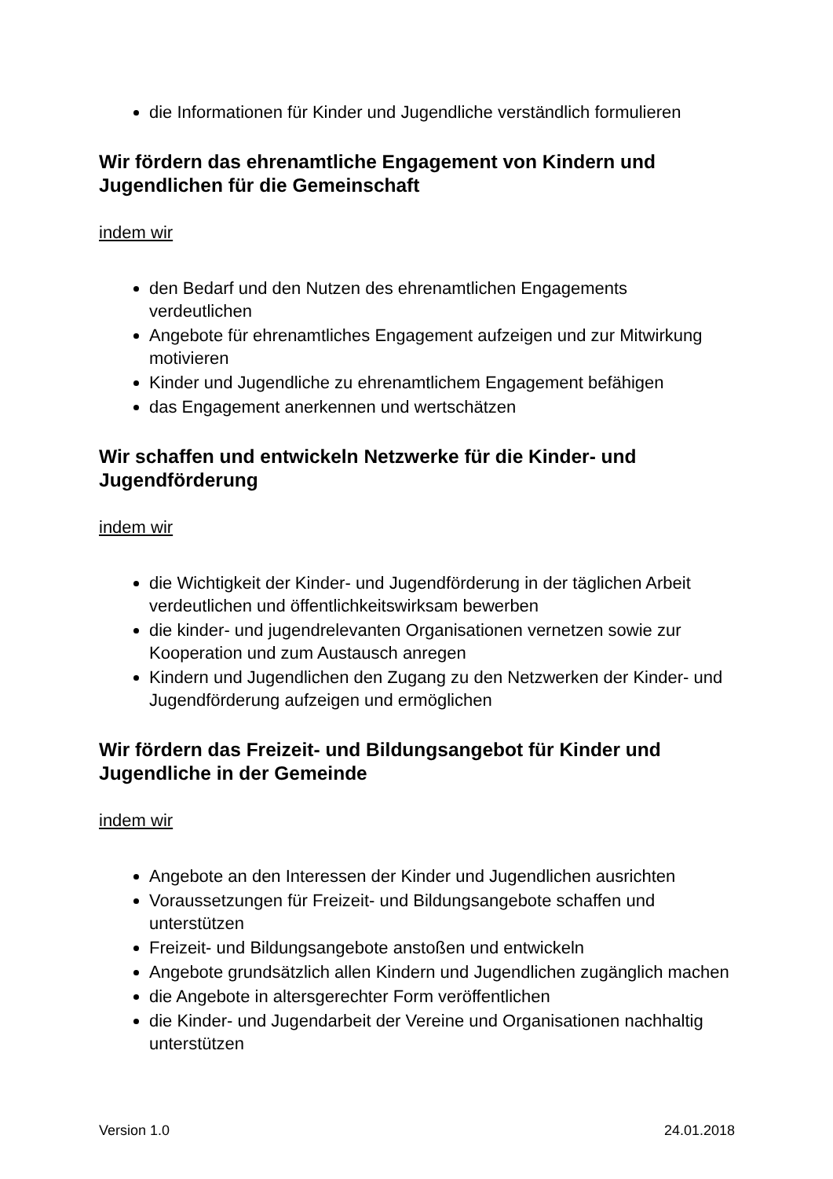die Informationen für Kinder und Jugendliche verständlich formulieren
Wir fördern das ehrenamtliche Engagement von Kindern und Jugendlichen für die Gemeinschaft
indem wir
den Bedarf und den Nutzen des ehrenamtlichen Engagements verdeutlichen
Angebote für ehrenamtliches Engagement aufzeigen und zur Mitwirkung motivieren
Kinder und Jugendliche zu ehrenamtlichem Engagement befähigen
das Engagement anerkennen und wertschätzen
Wir schaffen und entwickeln Netzwerke für die Kinder- und Jugendförderung
indem wir
die Wichtigkeit der Kinder- und Jugendförderung in der täglichen Arbeit verdeutlichen und öffentlichkeitswirksam bewerben
die kinder- und jugendrelevanten Organisationen vernetzen sowie zur Kooperation und zum Austausch anregen
Kindern und Jugendlichen den Zugang zu den Netzwerken der Kinder- und Jugendförderung aufzeigen und ermöglichen
Wir fördern das Freizeit- und Bildungsangebot für Kinder und Jugendliche in der Gemeinde
indem wir
Angebote an den Interessen der Kinder und Jugendlichen ausrichten
Voraussetzungen für Freizeit- und Bildungsangebote schaffen und unterstützen
Freizeit- und Bildungsangebote anstoßen und entwickeln
Angebote grundsätzlich allen Kindern und Jugendlichen zugänglich machen
die Angebote in altersgerechter Form veröffentlichen
die Kinder- und Jugendarbeit der Vereine und Organisationen nachhaltig unterstützen
Version 1.0 24.01.2018